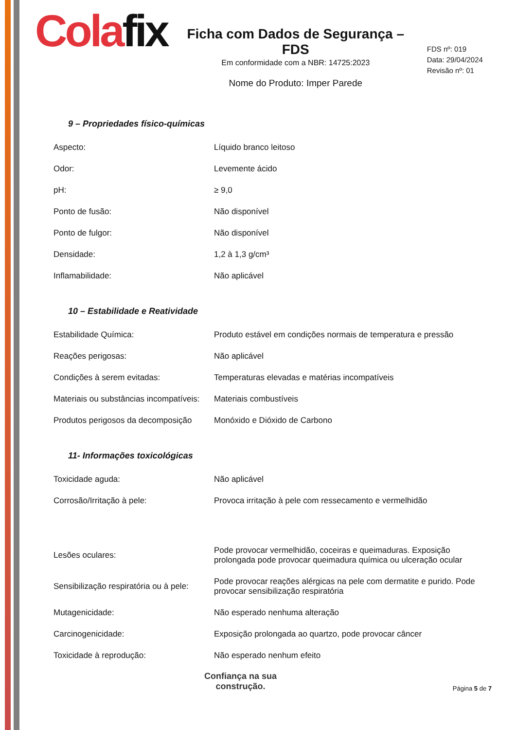Colafix
Ficha com Dados de Segurança – FDS
Em conformidade com a NBR: 14725:2023
Nome do Produto: Imper Parede
FDS nº: 019
Data: 29/04/2024
Revisão nº: 01
9 – Propriedades físico-químicas
| Aspecto: | Líquido branco leitoso |
| Odor: | Levemente ácido |
| pH: | ≥ 9,0 |
| Ponto de fusão: | Não disponível |
| Ponto de fulgor: | Não disponível |
| Densidade: | 1,2 à 1,3 g/cm³ |
| Inflamabilidade: | Não aplicável |
10 – Estabilidade e Reatividade
| Estabilidade Química: | Produto estável em condições normais de temperatura e pressão |
| Reações perigosas: | Não aplicável |
| Condições à serem evitadas: | Temperaturas elevadas e matérias incompatíveis |
| Materiais ou substâncias incompatíveis: | Materiais combustíveis |
| Produtos perigosos da decomposição | Monóxido e Dióxido de Carbono |
11- Informações toxicológicas
| Toxicidade aguda: | Não aplicável |
| Corrosão/Irritação à pele: | Provoca irritação à pele com ressecamento e vermelhidão |
| Lesões oculares: | Pode provocar vermelhidão, coceiras e queimaduras. Exposição prolongada pode provocar queimadura química ou ulceração ocular |
| Sensibilização respiratória ou à pele: | Pode provocar reações alérgicas na pele com dermatite e purido. Pode provocar sensibilização respiratória |
| Mutagenicidade: | Não esperado nenhuma alteração |
| Carcinogenicidade: | Exposição prolongada ao quartzo, pode provocar câncer |
| Toxicidade à reprodução: | Não esperado nenhum efeito |
Confiança na sua
construção.
Página 5 de 7